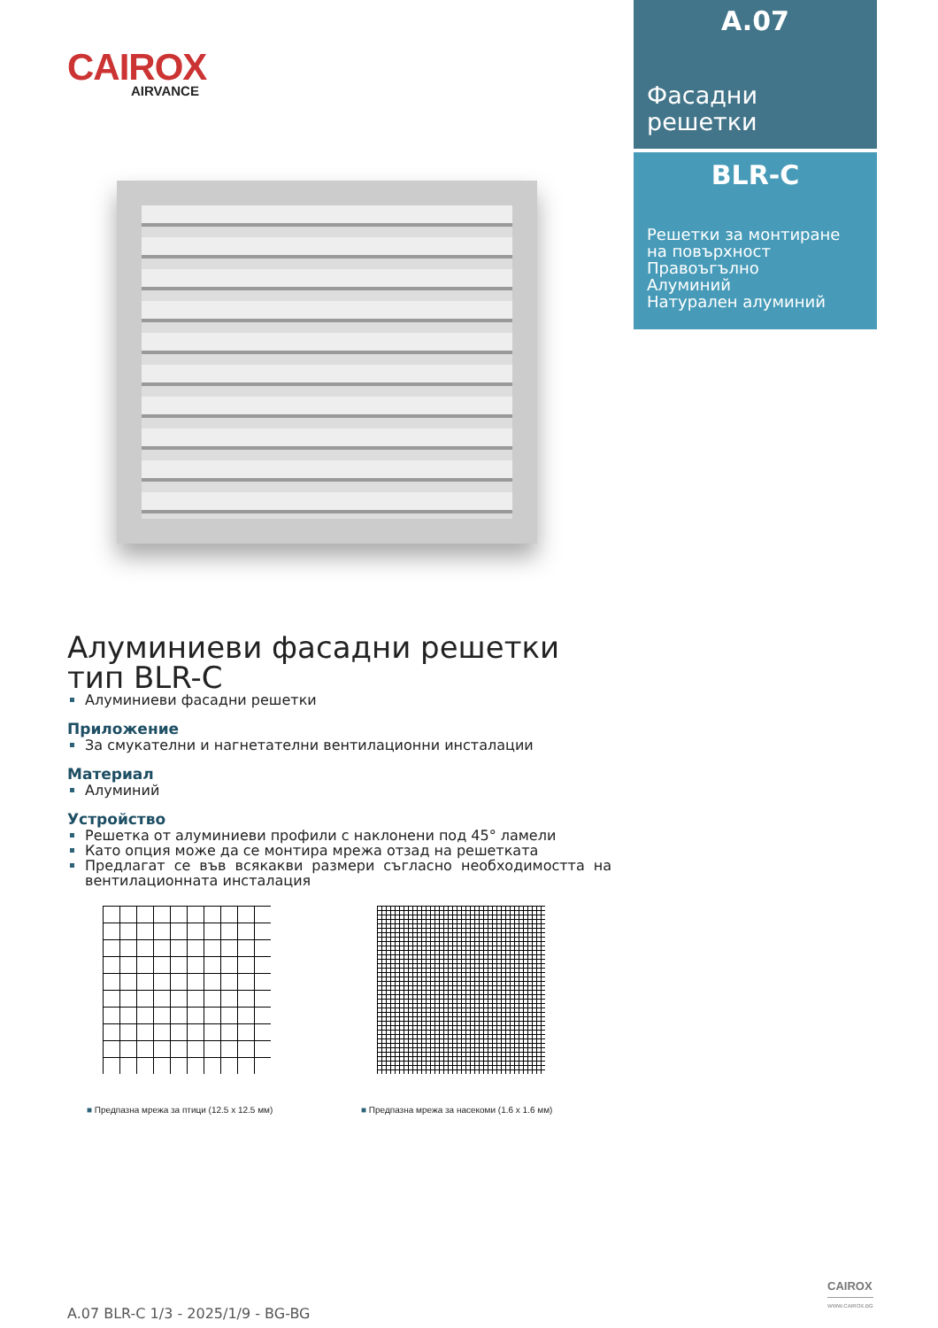CAIROX
AIRVANCE
A.07
Фасадни
решетки
BLR-C
Решетки за монтиране на повърхност
Правоъгълно
Алуминий
Натурален алуминий
Алуминиеви фасадни решетки тип BLR-C
Алуминиеви фасадни решетки
Приложение
За смукателни и нагнетателни вентилационни инсталации
Материал
Алуминий
Устройство
Решетка от алуминиеви профили с наклонени под 45° ламели
Като опция може да се монтира мрежа отзад на решетката
Предлагат се във всякакви размери съгласно необходимостта на вентилационната инсталация
■ Предпазна мрежа за птици (12.5 x 12.5 мм)
■ Предпазна мрежа за насекоми (1.6 x 1.6 мм)
A.07 BLR-C 1/3 - 2025/1/9 - BG-BG
CAIROX
WWW.CAIROX.BG